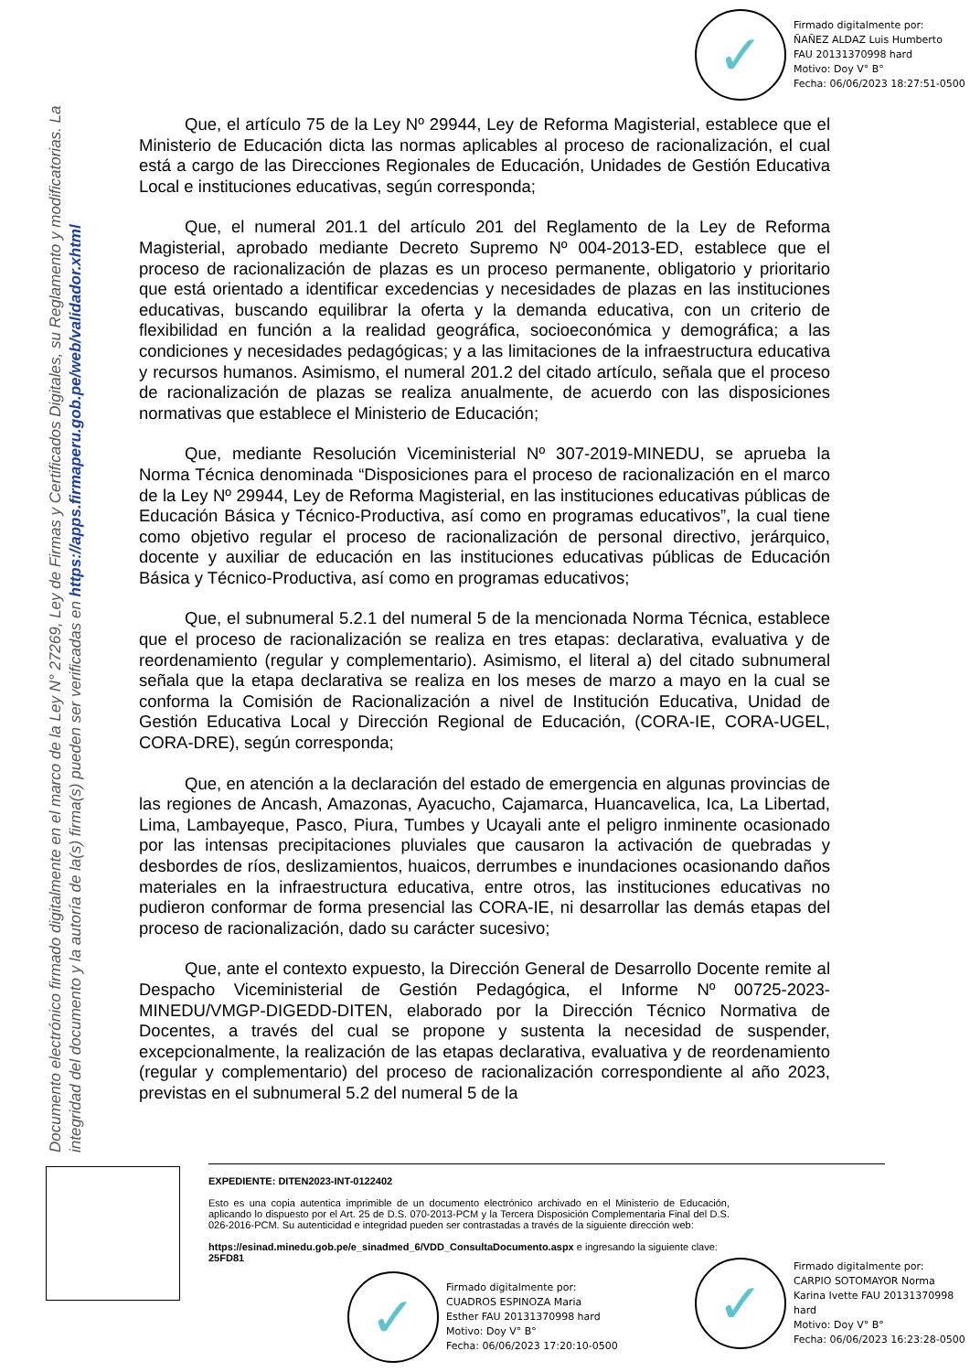✓
Firmado digitalmente por:
ÑAÑEZ ALDAZ Luis Humberto
FAU 20131370998 hard
Motivo: Doy V° B°
Fecha: 06/06/2023 18:27:51-0500
Documento electrónico firmado digitalmente en el marco de la Ley N° 27269, Ley de Firmas y Certificados Digitales, su Reglamento y modificatorias. La integridad del documento y la autoría de la(s) firma(s) pueden ser verificadas en https://apps.firmaperu.gob.pe/web/validador.xhtml
Que, el artículo 75 de la Ley Nº 29944, Ley de Reforma Magisterial, establece que el Ministerio de Educación dicta las normas aplicables al proceso de racionalización, el cual está a cargo de las Direcciones Regionales de Educación, Unidades de Gestión Educativa Local e instituciones educativas, según corresponda;
Que, el numeral 201.1 del artículo 201 del Reglamento de la Ley de Reforma Magisterial, aprobado mediante Decreto Supremo Nº 004-2013-ED, establece que el proceso de racionalización de plazas es un proceso permanente, obligatorio y prioritario que está orientado a identificar excedencias y necesidades de plazas en las instituciones educativas, buscando equilibrar la oferta y la demanda educativa, con un criterio de flexibilidad en función a la realidad geográfica, socioeconómica y demográfica; a las condiciones y necesidades pedagógicas; y a las limitaciones de la infraestructura educativa y recursos humanos. Asimismo, el numeral 201.2 del citado artículo, señala que el proceso de racionalización de plazas se realiza anualmente, de acuerdo con las disposiciones normativas que establece el Ministerio de Educación;
Que, mediante Resolución Viceministerial Nº 307-2019-MINEDU, se aprueba la Norma Técnica denominada “Disposiciones para el proceso de racionalización en el marco de la Ley Nº 29944, Ley de Reforma Magisterial, en las instituciones educativas públicas de Educación Básica y Técnico-Productiva, así como en programas educativos”, la cual tiene como objetivo regular el proceso de racionalización de personal directivo, jerárquico, docente y auxiliar de educación en las instituciones educativas públicas de Educación Básica y Técnico-Productiva, así como en programas educativos;
Que, el subnumeral 5.2.1 del numeral 5 de la mencionada Norma Técnica, establece que el proceso de racionalización se realiza en tres etapas: declarativa, evaluativa y de reordenamiento (regular y complementario). Asimismo, el literal a) del citado subnumeral señala que la etapa declarativa se realiza en los meses de marzo a mayo en la cual se conforma la Comisión de Racionalización a nivel de Institución Educativa, Unidad de Gestión Educativa Local y Dirección Regional de Educación, (CORA-IE, CORA-UGEL, CORA-DRE), según corresponda;
Que, en atención a la declaración del estado de emergencia en algunas provincias de las regiones de Ancash, Amazonas, Ayacucho, Cajamarca, Huancavelica, Ica, La Libertad, Lima, Lambayeque, Pasco, Piura, Tumbes y Ucayali ante el peligro inminente ocasionado por las intensas precipitaciones pluviales que causaron la activación de quebradas y desbordes de ríos, deslizamientos, huaicos, derrumbes e inundaciones ocasionando daños materiales en la infraestructura educativa, entre otros, las instituciones educativas no pudieron conformar de forma presencial las CORA-IE, ni desarrollar las demás etapas del proceso de racionalización, dado su carácter sucesivo;
Que, ante el contexto expuesto, la Dirección General de Desarrollo Docente remite al Despacho Viceministerial de Gestión Pedagógica, el Informe Nº 00725-2023-MINEDU/VMGP-DIGEDD-DITEN, elaborado por la Dirección Técnico Normativa de Docentes, a través del cual se propone y sustenta la necesidad de suspender, excepcionalmente, la realización de las etapas declarativa, evaluativa y de reordenamiento (regular y complementario) del proceso de racionalización correspondiente al año 2023, previstas en el subnumeral 5.2 del numeral 5 de la
EXPEDIENTE: DITEN2023-INT-0122402
Esto es una copia autentica imprimible de un documento electrónico archivado en el Ministerio de Educación, aplicando lo dispuesto por el Art. 25 de D.S. 070-2013-PCM y la Tercera Disposición Complementaria Final del D.S. 026-2016-PCM. Su autenticidad e integridad pueden ser contrastadas a través de la siguiente dirección web:
https://esinad.minedu.gob.pe/e_sinadmed_6/VDD_ConsultaDocumento.aspx e ingresando la siguiente clave: 25FD81
✓
Firmado digitalmente por:
CUADROS ESPINOZA Maria
Esther FAU 20131370998 hard
Motivo: Doy V° B°
Fecha: 06/06/2023 17:20:10-0500
✓
Firmado digitalmente por:
CARPIO SOTOMAYOR Norma
Karina Ivette FAU 20131370998
hard
Motivo: Doy V° B°
Fecha: 06/06/2023 16:23:28-0500